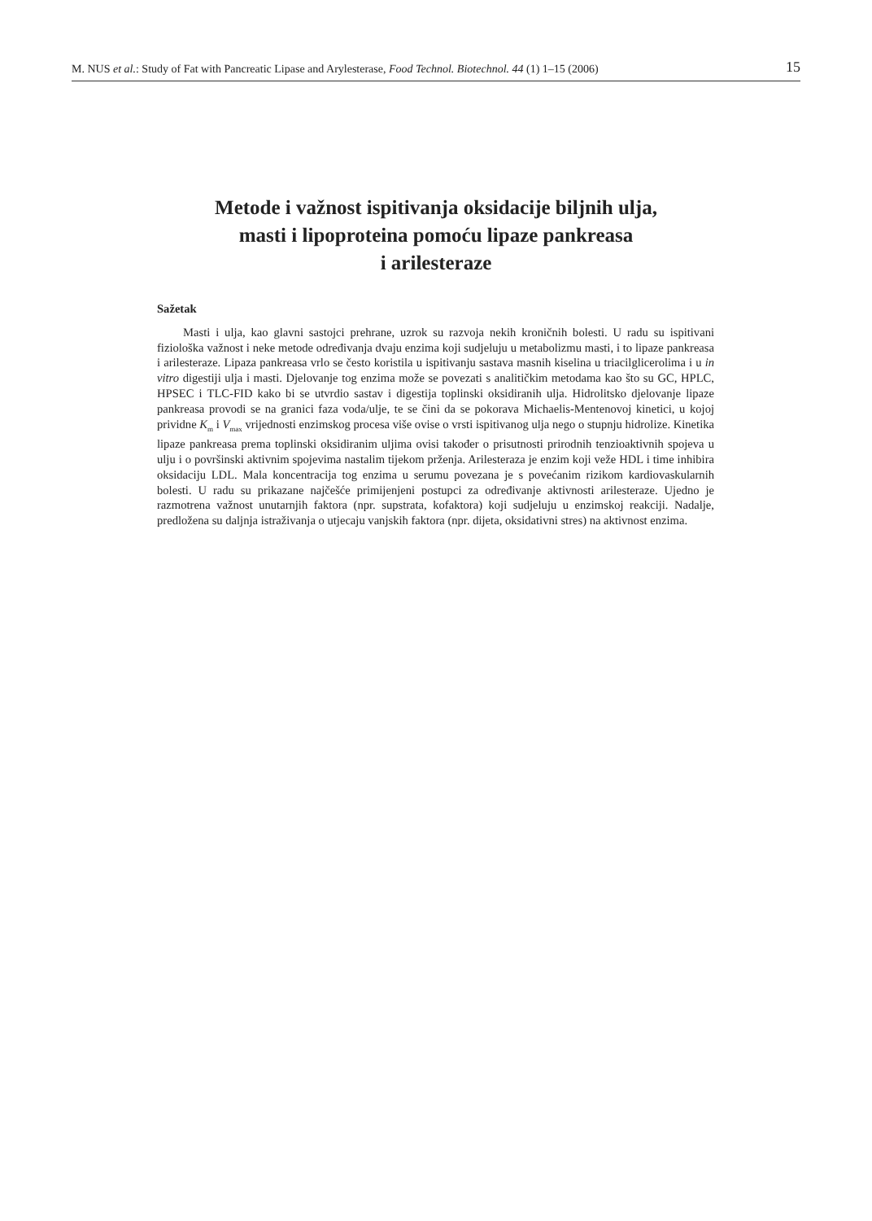M. NUS et al.: Study of Fat with Pancreatic Lipase and Arylesterase, Food Technol. Biotechnol. 44 (1) 1–15 (2006) 15
Metode i važnost ispitivanja oksidacije biljnih ulja,
masti i lipoproteina pomoću lipaze pankreasa
i arilesteraze
Sažetak
Masti i ulja, kao glavni sastojci prehrane, uzrok su razvoja nekih kroničnih bolesti. U radu su ispitivani fiziološka važnost i neke metode određivanja dvaju enzima koji sudjeluju u metabolizmu masti, i to lipaze pankreasa i arilesteraze. Lipaza pankreasa vrlo se često koristila u ispitivanju sastava masnih kiselina u triacilglicerolima i u in vitro digestiji ulja i masti. Djelovanje tog enzima može se povezati s analitičkim metodama kao što su GC, HPLC, HPSEC i TLC-FID kako bi se utvrdio sastav i digestija toplinski oksidiranih ulja. Hidrolitsko djelovanje lipaze pankreasa provodi se na granici faza voda/ulje, te se čini da se pokorava Michaelis-Mentenovoj kinetici, u kojoj prividne K<sub>m</sub> i V<sub>max</sub> vrijednosti enzimskog procesa više ovise o vrsti ispitivanog ulja nego o stupnju hidrolize. Kinetika lipaze pankreasa prema toplinski oksidiranim uljima ovisi također o prisutnosti prirodnih tenzioaktivnih spojeva u ulju i o površinski aktivnim spojevima nastalim tijekom prženja. Arilesteraza je enzim koji veže HDL i time inhibira oksidaciju LDL. Mala koncentracija tog enzima u serumu povezana je s povećanim rizikom kardiovaskularnih bolesti. U radu su prikazane najčešće primijenjeni postupci za određivanje aktivnosti arilesteraze. Ujedno je razmotrena važnost unutarnjih faktora (npr. supstrata, kofaktora) koji sudjeluju u enzimskoj reakciji. Nadalje, predložena su daljnja istraživanja o utjecaju vanjskih faktora (npr. dijeta, oksidativni stres) na aktivnost enzima.